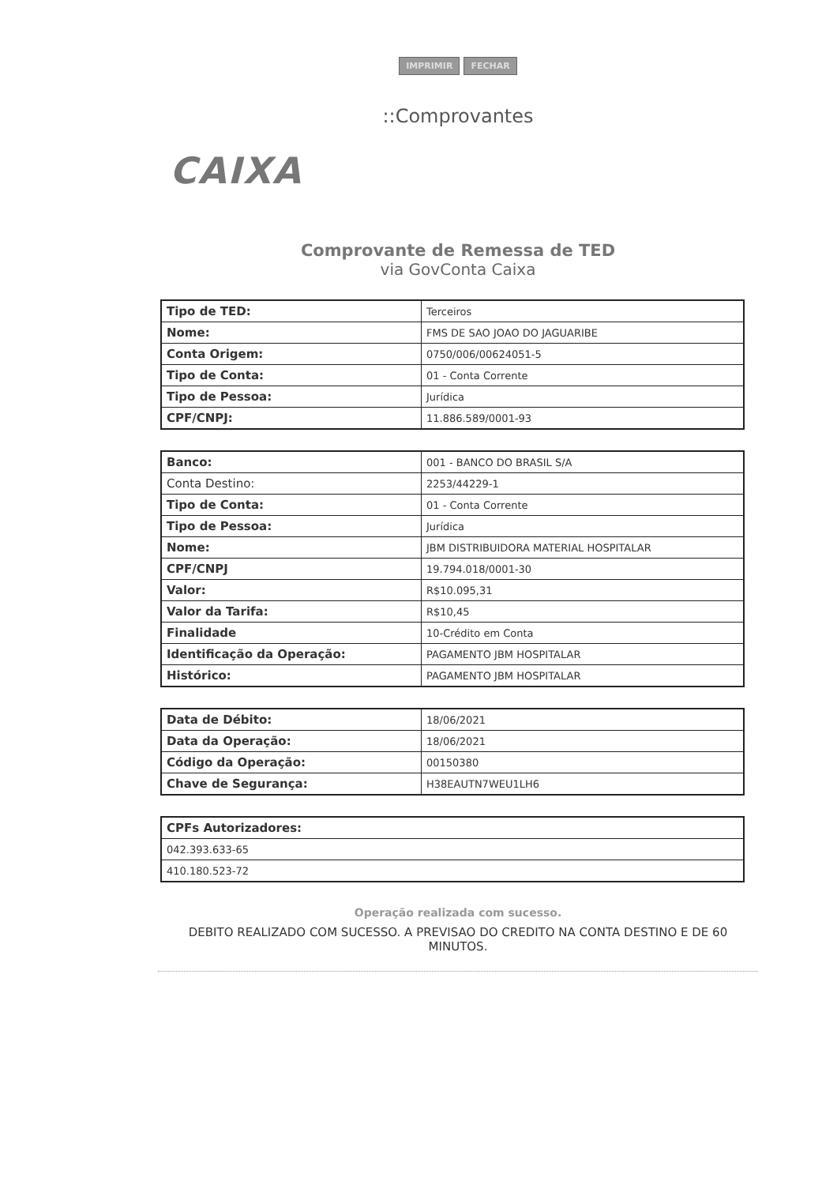IMPRIMIR FECHAR
::Comprovantes
CAIXA
Comprovante de Remessa de TED
via GovConta Caixa
| Tipo de TED: | Terceiros |
| Nome: | FMS DE SAO JOAO DO JAGUARIBE |
| Conta Origem: | 0750/006/00624051-5 |
| Tipo de Conta: | 01 - Conta Corrente |
| Tipo de Pessoa: | Jurídica |
| CPF/CNPJ: | 11.886.589/0001-93 |
| Banco: | 001 - BANCO DO BRASIL S/A |
| Conta Destino: | 2253/44229-1 |
| Tipo de Conta: | 01 - Conta Corrente |
| Tipo de Pessoa: | Jurídica |
| Nome: | JBM DISTRIBUIDORA MATERIAL HOSPITALAR |
| CPF/CNPJ | 19.794.018/0001-30 |
| Valor: | R$10.095,31 |
| Valor da Tarifa: | R$10,45 |
| Finalidade | 10-Crédito em Conta |
| Identificação da Operação: | PAGAMENTO JBM HOSPITALAR |
| Histórico: | PAGAMENTO JBM HOSPITALAR |
| Data de Débito: | 18/06/2021 |
| Data da Operação: | 18/06/2021 |
| Código da Operação: | 00150380 |
| Chave de Segurança: | H38EAUTN7WEU1LH6 |
| CPFs Autorizadores: |
| 042.393.633-65 |
| 410.180.523-72 |
Operação realizada com sucesso.
DEBITO REALIZADO COM SUCESSO. A PREVISAO DO CREDITO NA CONTA DESTINO E DE 60 MINUTOS.